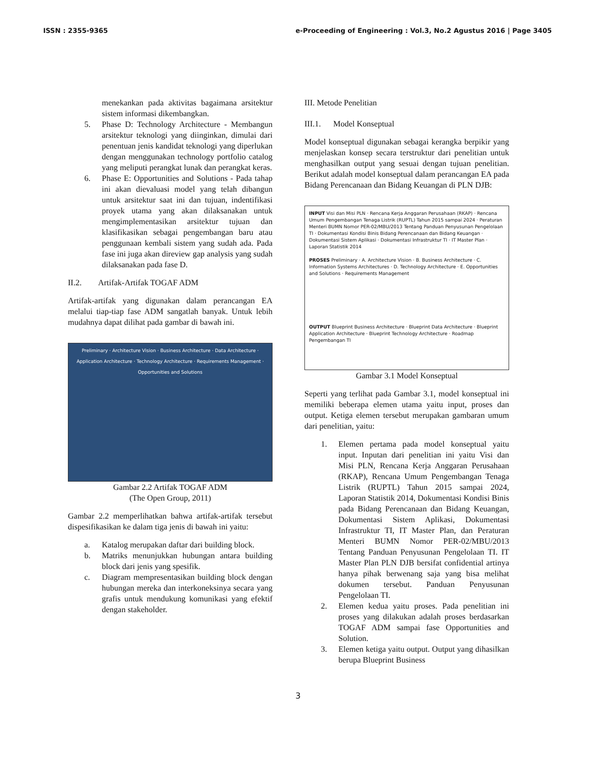ISSN : 2355-9365 e-Proceeding of Engineering : Vol.3, No.2 Agustus 2016 | Page 3405
menekankan pada aktivitas bagaimana arsitektur sistem informasi dikembangkan.
5. Phase D: Technology Architecture - Membangun arsitektur teknologi yang diinginkan, dimulai dari penentuan jenis kandidat teknologi yang diperlukan dengan menggunakan technology portfolio catalog yang meliputi perangkat lunak dan perangkat keras.
6. Phase E: Opportunities and Solutions - Pada tahap ini akan dievaluasi model yang telah dibangun untuk arsitektur saat ini dan tujuan, indentifikasi proyek utama yang akan dilaksanakan untuk mengimplementasikan arsitektur tujuan dan klasifikasikan sebagai pengembangan baru atau penggunaan kembali sistem yang sudah ada. Pada fase ini juga akan direview gap analysis yang sudah dilaksanakan pada fase D.
II.2. Artifak-Artifak TOGAF ADM
Artifak-artifak yang digunakan dalam perancangan EA melalui tiap-tiap fase ADM sangatlah banyak. Untuk lebih mudahnya dapat dilihat pada gambar di bawah ini.
Preliminary · Architecture Vision · Business Architecture · Data Architecture · Application Architecture · Technology Architecture · Requirements Management · Opportunities and Solutions
Gambar 2.2 Artifak TOGAF ADM
(The Open Group, 2011)
Gambar 2.2 memperlihatkan bahwa artifak-artifak tersebut dispesifikasikan ke dalam tiga jenis di bawah ini yaitu:
a. Katalog merupakan daftar dari building block.
b. Matriks menunjukkan hubungan antara building block dari jenis yang spesifik.
c. Diagram mempresentasikan building block dengan hubungan mereka dan interkoneksinya secara yang grafis untuk mendukung komunikasi yang efektif dengan stakeholder.
III. Metode Penelitian
III.1. Model Konseptual
Model konseptual digunakan sebagai kerangka berpikir yang menjelaskan konsep secara terstruktur dari penelitian untuk menghasilkan output yang sesuai dengan tujuan penelitian. Berikut adalah model konseptual dalam perancangan EA pada Bidang Perencanaan dan Bidang Keuangan di PLN DJB:
INPUT Visi dan Misi PLN · Rencana Kerja Anggaran Perusahaan (RKAP) · Rencana Umum Pengembangan Tenaga Listrik (RUPTL) Tahun 2015 sampai 2024 · Peraturan Menteri BUMN Nomor PER-02/MBU/2013 Tentang Panduan Penyusunan Pengelolaan TI · Dokumentasi Kondisi Binis Bidang Perencanaan dan Bidang Keuangan · Dokumentasi Sistem Aplikasi · Dokumentasi Infrastruktur TI · IT Master Plan · Laporan Statistik 2014
PROSES Preliminary · A. Architecture Vision · B. Business Architecture · C. Information Systems Architectures · D. Technology Architecture · E. Opportunities and Solutions · Requirements Management
OUTPUT Blueprint Business Architecture · Blueprint Data Architecture · Blueprint Application Architecture · Blueprint Technology Architecture · Roadmap Pengembangan TI
Gambar 3.1 Model Konseptual
Seperti yang terlihat pada Gambar 3.1, model konseptual ini memiliki beberapa elemen utama yaitu input, proses dan output. Ketiga elemen tersebut merupakan gambaran umum dari penelitian, yaitu:
1. Elemen pertama pada model konseptual yaitu input. Inputan dari penelitian ini yaitu Visi dan Misi PLN, Rencana Kerja Anggaran Perusahaan (RKAP), Rencana Umum Pengembangan Tenaga Listrik (RUPTL) Tahun 2015 sampai 2024, Laporan Statistik 2014, Dokumentasi Kondisi Binis pada Bidang Perencanaan dan Bidang Keuangan, Dokumentasi Sistem Aplikasi, Dokumentasi Infrastruktur TI, IT Master Plan, dan Peraturan Menteri BUMN Nomor PER-02/MBU/2013 Tentang Panduan Penyusunan Pengelolaan TI. IT Master Plan PLN DJB bersifat confidential artinya hanya pihak berwenang saja yang bisa melihat dokumen tersebut. Panduan Penyusunan Pengelolaan TI.
2. Elemen kedua yaitu proses. Pada penelitian ini proses yang dilakukan adalah proses berdasarkan TOGAF ADM sampai fase Opportunities and Solution.
3. Elemen ketiga yaitu output. Output yang dihasilkan berupa Blueprint Business
3